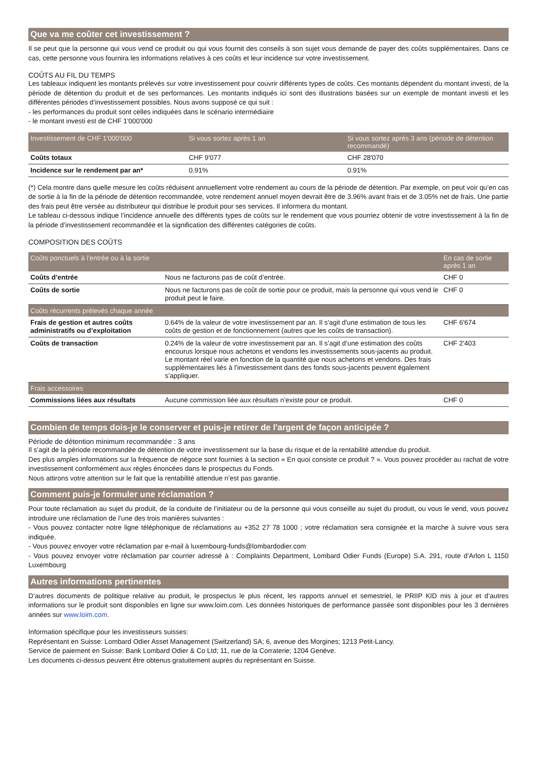Que va me coûter cet investissement ?
Il se peut que la personne qui vous vend ce produit ou qui vous fournit des conseils à son sujet vous demande de payer des coûts supplémentaires. Dans ce cas, cette personne vous fournira les informations relatives à ces coûts et leur incidence sur votre investissement.
COÛTS AU FIL DU TEMPS
Les tableaux indiquent les montants prélevés sur votre investissement pour couvrir différents types de coûts. Ces montants dépendent du montant investi, de la période de détention du produit et de ses performances. Les montants indiqués ici sont des illustrations basées sur un exemple de montant investi et les différentes périodes d’investissement possibles. Nous avons supposé ce qui suit :
- les performances du produit sont celles indiquées dans le scénario intermédiaire
- le montant investi est de CHF 1'000'000
| Investissement de CHF 1'000'000 | Si vous sortez après 1 an | Si vous sortez après 3 ans (période de détention recommandé) |
| --- | --- | --- |
| Coûts totaux | CHF 9'077 | CHF 28'070 |
| Incidence sur le rendement par an* | 0.91% | 0.91% |
(*) Cela montre dans quelle mesure les coûts réduisent annuellement votre rendement au cours de la période de détention. Par exemple, on peut voir qu’en cas de sortie à la fin de la période de détention recommandée, votre rendement annuel moyen devrait être de 3.96% avant frais et de 3.05% net de frais. Une partie des frais peut être versée au distributeur qui distribue le produit pour ses services. Il informera du montant.
Le tableau ci-dessous indique l’incidence annuelle des différents types de coûts sur le rendement que vous pourriez obtenir de votre investissement à la fin de la période d’investissement recommandée et la signification des différentes catégories de coûts.
COMPOSITION DES COÛTS
| Coûts ponctuels à l’entrée ou à la sortie | | En cas de sortie après 1 an |
| --- | --- | --- |
| Coûts d’entrée | Nous ne facturons pas de coût d’entrée. | CHF 0 |
| Coûts de sortie | Nous ne facturons pas de coût de sortie pour ce produit, mais la personne qui vous vend le produit peut le faire. | CHF 0 |
| Coûts récurrents prélevés chaque année | | |
| Frais de gestion et autres coûts administratifs ou d’exploitation | 0.64% de la valeur de votre investissement par an. Il s'agit d'une estimation de tous les coûts de gestion et de fonctionnement (autres que les coûts de transaction). | CHF 6'674 |
| Coûts de transaction | 0.24% de la valeur de votre investissement par an. Il s’agit d’une estimation des coûts encourus lorsque nous achetons et vendons les investissements sous-jacents au produit. Le montant réel varie en fonction de la quantité que nous achetons et vendons. Des frais supplémentaires liés à l’investissement dans des fonds sous-jacents peuvent également s’appliquer. | CHF 2'403 |
| Frais accessoires | | |
| Commissions liées aux résultats | Aucune commission liée aux résultats n’existe pour ce produit. | CHF 0 |
Combien de temps dois-je le conserver et puis-je retirer de l'argent de façon anticipée ?
Période de détention minimum recommandée : 3 ans
Il s’agit de la période recommandée de détention de votre investissement sur la base du risque et de la rentabilité attendue du produit.
Des plus amples informations sur la fréquence de négoce sont fournies à la section « En quoi consiste ce produit ? ». Vous pouvez procéder au rachat de votre investissement conformément aux règles énoncées dans le prospectus du Fonds.
Nous attirons votre attention sur le fait que la rentabilité attendue n’est pas garantie.
Comment puis-je formuler une réclamation ?
Pour toute réclamation au sujet du produit, de la conduite de l’initiateur ou de la personne qui vous conseille au sujet du produit, ou vous le vend, vous pouvez introduire une réclamation de l’une des trois manières suivantes :
- Vous pouvez contacter notre ligne téléphonique de réclamations au +352 27 78 1000 ; votre réclamation sera consignée et la marche à suivre vous sera indiquée.
- Vous pouvez envoyer votre réclamation par e-mail à luxembourg-funds@lombardodier.com
- Vous pouvez envoyer votre réclamation par courrier adressé à : Complaints Department, Lombard Odier Funds (Europe) S.A. 291, route d’Arlon L 1150 Luxembourg
Autres informations pertinentes
D’autres documents de politique relative au produit, le prospectus le plus récent, les rapports annuel et semestriel, le PRIIP KID mis à jour et d’autres informations sur le produit sont disponibles en ligne sur www.loim.com. Les données historiques de performance passée sont disponibles pour les 3 dernières années sur www.loim.com.
Information spécifique pour les investisseurs suisses:
Représentant en Suisse: Lombard Odier Asset Management (Switzerland) SA; 6, avenue des Morgines; 1213 Petit-Lancy.
Service de paiement en Suisse: Bank Lombard Odier & Co Ltd; 11, rue de la Corraterie; 1204 Genève.
Les documents ci-dessus peuvent être obtenus gratuitement auprès du représentant en Suisse.